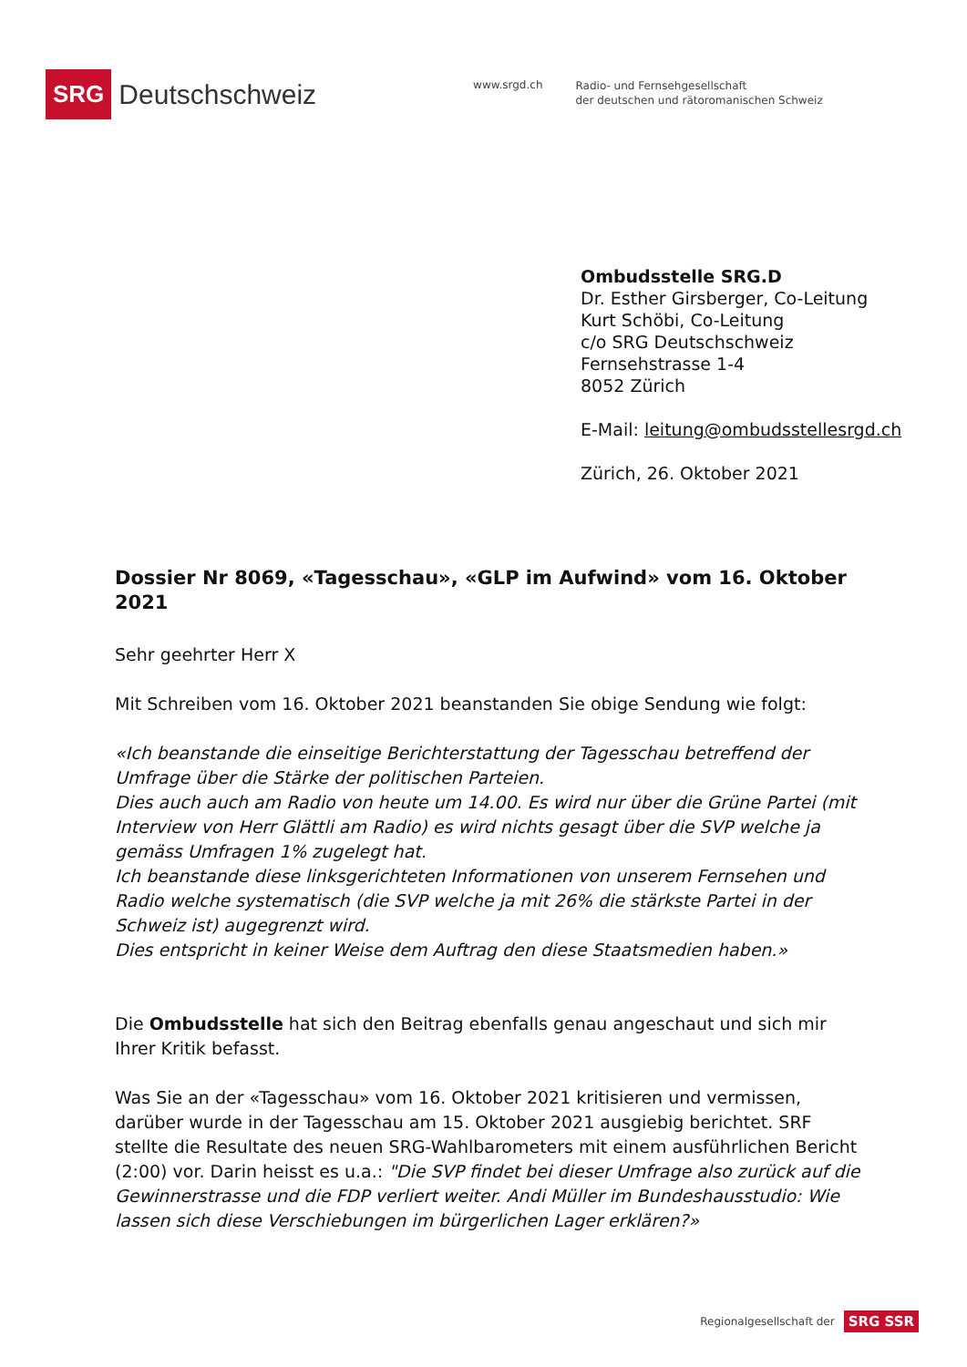SRG Deutschschweiz
www.srgd.ch
Radio- und Fernsehgesellschaft
der deutschen und rätoromanischen Schweiz
Ombudsstelle SRG.D
Dr. Esther Girsberger, Co-Leitung
Kurt Schöbi, Co-Leitung
c/o SRG Deutschschweiz
Fernsehstrasse 1-4
8052 Zürich
E-Mail: leitung@ombudsstellesrgd.ch
Zürich, 26. Oktober 2021
Dossier Nr 8069, «Tagesschau», «GLP im Aufwind» vom 16. Oktober 2021
Sehr geehrter Herr X
Mit Schreiben vom 16. Oktober 2021 beanstanden Sie obige Sendung wie folgt:
«Ich beanstande die einseitige Berichterstattung der Tagesschau betreffend der Umfrage über die Stärke der politischen Parteien.
Dies auch auch am Radio von heute um 14.00. Es wird nur über die Grüne Partei (mit Interview von Herr Glättli am Radio) es wird nichts gesagt über die SVP welche ja gemäss Umfragen 1% zugelegt hat.
Ich beanstande diese linksgerichteten Informationen von unserem Fernsehen und Radio welche systematisch (die SVP welche ja mit 26% die stärkste Partei in der Schweiz ist) augegrenzt wird.
Dies entspricht in keiner Weise dem Auftrag den diese Staatsmedien haben.»
Die Ombudsstelle hat sich den Beitrag ebenfalls genau angeschaut und sich mir Ihrer Kritik befasst.
Was Sie an der «Tagesschau» vom 16. Oktober 2021 kritisieren und vermissen, darüber wurde in der Tagesschau am 15. Oktober 2021 ausgiebig berichtet. SRF stellte die Resultate des neuen SRG-Wahlbarometers mit einem ausführlichen Bericht (2:00) vor. Darin heisst es u.a.: "Die SVP findet bei dieser Umfrage also zurück auf die Gewinnerstrasse und die FDP verliert weiter. Andi Müller im Bundeshausstudio: Wie lassen sich diese Verschiebungen im bürgerlichen Lager erklären?»
Regionalgesellschaft der SRG SSR